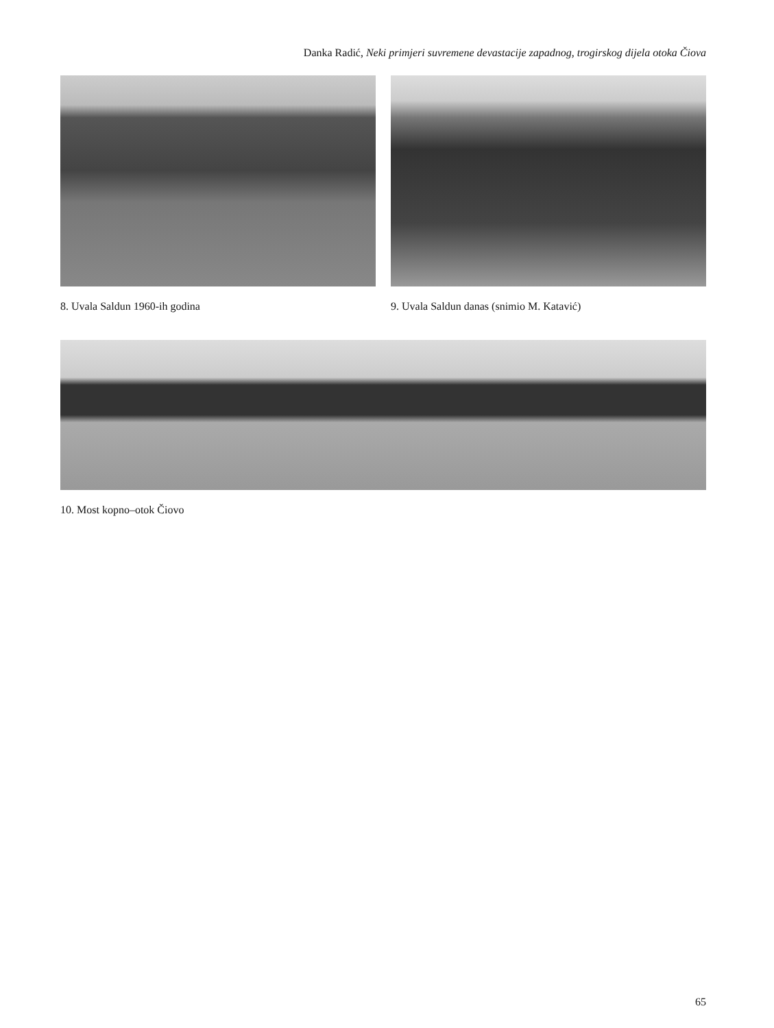Danka Radić, Neki primjeri suvremene devastacije zapadnog, trogirskog dijela otoka Čiova
8. Uvala Saldun 1960-ih godina 9. Uvala Saldun danas (snimio M. Katavić)
10. Most kopno–otok Čiovo
65